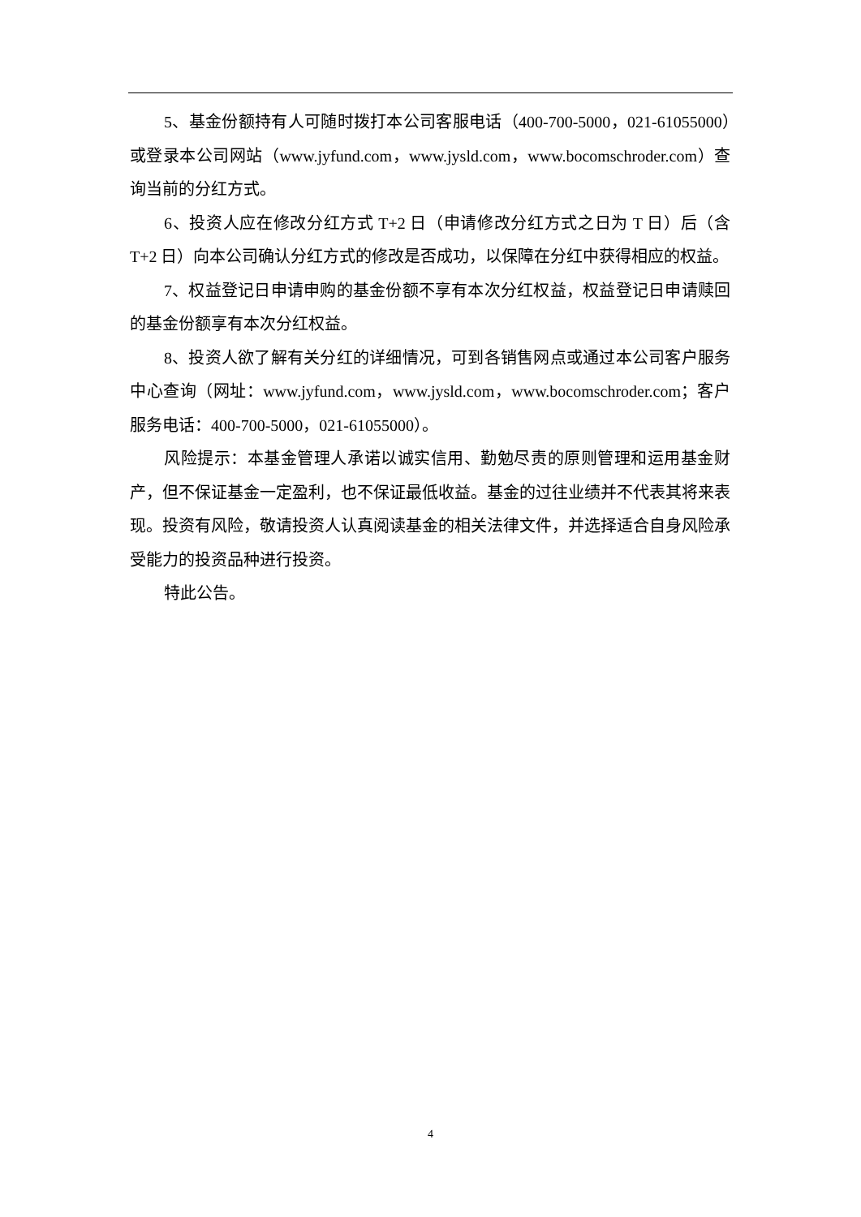5、基金份额持有人可随时拨打本公司客服电话（400-700-5000，021-61055000）或登录本公司网站（www.jyfund.com，www.jysld.com，www.bocomschroder.com）查询当前的分红方式。
6、投资人应在修改分红方式 T+2 日（申请修改分红方式之日为 T 日）后（含 T+2 日）向本公司确认分红方式的修改是否成功，以保障在分红中获得相应的权益。
7、权益登记日申请申购的基金份额不享有本次分红权益，权益登记日申请赎回的基金份额享有本次分红权益。
8、投资人欲了解有关分红的详细情况，可到各销售网点或通过本公司客户服务中心查询（网址：www.jyfund.com，www.jysld.com，www.bocomschroder.com；客户服务电话：400-700-5000，021-61055000）。
风险提示：本基金管理人承诺以诚实信用、勤勉尽责的原则管理和运用基金财产，但不保证基金一定盈利，也不保证最低收益。基金的过往业绩并不代表其将来表现。投资有风险，敬请投资人认真阅读基金的相关法律文件，并选择适合自身风险承受能力的投资品种进行投资。
特此公告。
4